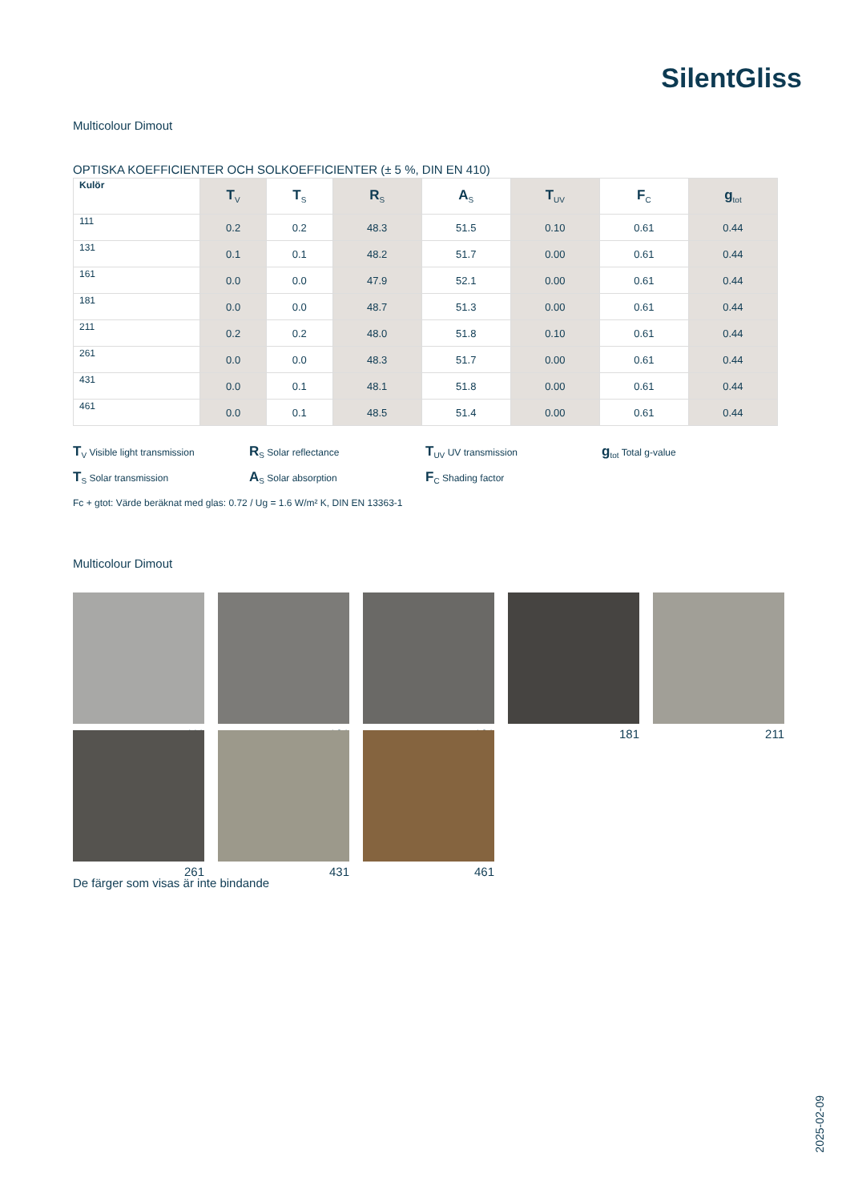SilentGliss
Multicolour Dimout
OPTISKA KOEFFICIENTER OCH SOLKOEFFICIENTER (± 5 %, DIN EN 410)
| Kulör | T<sub>V</sub> | T<sub>S</sub> | R<sub>S</sub> | A<sub>S</sub> | T<sub>UV</sub> | F<sub>C</sub> | g<sub>tot</sub> |
| --- | --- | --- | --- | --- | --- | --- | --- |
| 111 | 0.2 | 0.2 | 48.3 | 51.5 | 0.10 | 0.61 | 0.44 |
| 131 | 0.1 | 0.1 | 48.2 | 51.7 | 0.00 | 0.61 | 0.44 |
| 161 | 0.0 | 0.0 | 47.9 | 52.1 | 0.00 | 0.61 | 0.44 |
| 181 | 0.0 | 0.0 | 48.7 | 51.3 | 0.00 | 0.61 | 0.44 |
| 211 | 0.2 | 0.2 | 48.0 | 51.8 | 0.10 | 0.61 | 0.44 |
| 261 | 0.0 | 0.0 | 48.3 | 51.7 | 0.00 | 0.61 | 0.44 |
| 431 | 0.0 | 0.1 | 48.1 | 51.8 | 0.00 | 0.61 | 0.44 |
| 461 | 0.0 | 0.1 | 48.5 | 51.4 | 0.00 | 0.61 | 0.44 |
T<sub>V</sub> Visible light transmission
R<sub>S</sub> Solar reflectance
T<sub>UV</sub> UV transmission
g<sub>tot</sub> Total g-value
T<sub>S</sub> Solar transmission
A<sub>S</sub> Solar absorption
F<sub>C</sub> Shading factor
Fc + gtot: Värde beräknat med glas: 0.72 / Ug = 1.6 W/m² K, DIN EN 13363-1
Multicolour Dimout
111
131
161
181
211
261
431
461
De färger som visas är inte bindande
2025-02-09